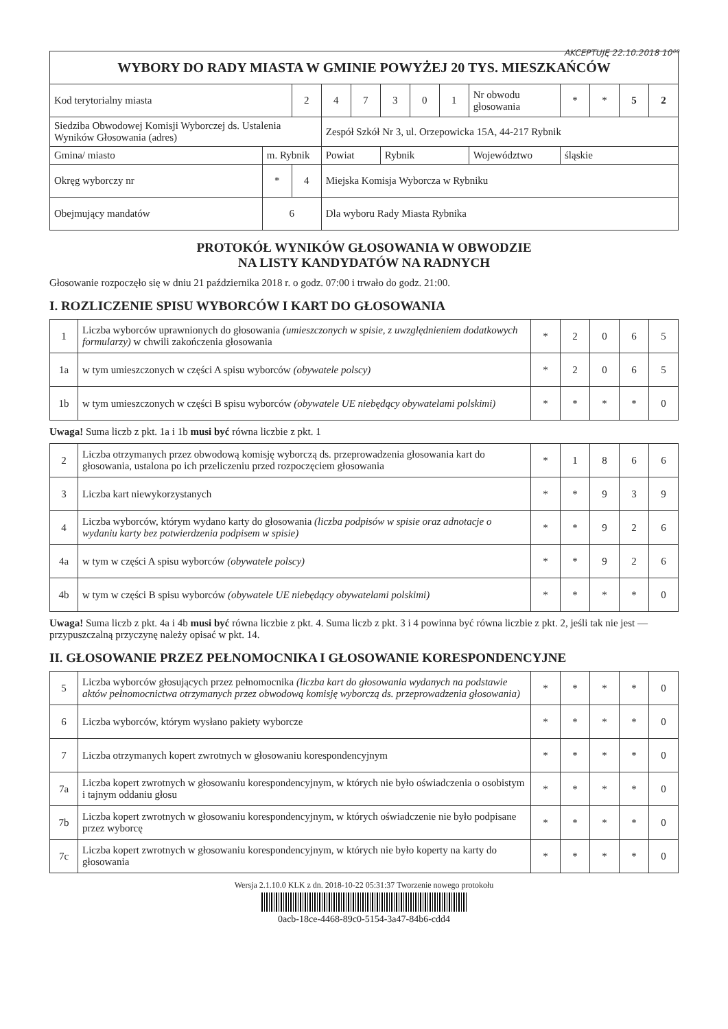AKCEPTUJĘ 22.10.2018 10⁰⁰
| WYBORY DO RADY MIASTA W GMINIE POWYŻEJ 20 TYS. MIESZKAŃCÓW | | | | | | | | | | | | | |
| Kod terytorialny miasta | | | 2 | 4 | 7 | 3 | 0 | 1 | Nr obwodu głosowania | * | * | 5 | 2 |
| Siedziba Obwodowej Komisji Wyborczej ds. Ustalenia Wyników Głosowania (adres) | | | | Zespół Szkół Nr 3, ul. Orzepowicka 15A, 44-217 Rybnik | | | | | | | | | |
| Gmina/ miasto | m. Rybnik | | | Powiat | | Rybnik | | | Województwo | śląskie | | | |
| Okręg wyborczy nr | | * | 4 | Miejska Komisja Wyborcza w Rybniku | | | | | | | | | |
| Obejmujący mandatów | | 6 | | Dla wyboru Rady Miasta Rybnika | | | | | | | | | |
PROTOKÓŁ WYNIKÓW GŁOSOWANIA W OBWODZIE
NA LISTY KANDYDATÓW NA RADNYCH
Głosowanie rozpoczęło się w dniu 21 października 2018 r. o godz. 07:00 i trwało do godz. 21:00.
I. ROZLICZENIE SPISU WYBORCÓW I KART DO GŁOSOWANIA
| 1 | Liczba wyborców uprawnionych do głosowania (umieszczonych w spisie, z uwzględnieniem dodatkowych formularzy) w chwili zakończenia głosowania | * | 2 | 0 | 6 | 5 |
| 1a | w tym umieszczonych w części A spisu wyborców (obywatele polscy) | * | 2 | 0 | 6 | 5 |
| 1b | w tym umieszczonych w części B spisu wyborców (obywatele UE niebędący obywatelami polskimi) | * | * | * | * | 0 |
Uwaga! Suma liczb z pkt. 1a i 1b musi być równa liczbie z pkt. 1
| 2 | Liczba otrzymanych przez obwodową komisję wyborczą ds. przeprowadzenia głosowania kart do głosowania, ustalona po ich przeliczeniu przed rozpoczęciem głosowania | * | 1 | 8 | 6 | 6 |
| 3 | Liczba kart niewykorzystanych | * | * | 9 | 3 | 9 |
| 4 | Liczba wyborców, którym wydano karty do głosowania (liczba podpisów w spisie oraz adnotacje o wydaniu karty bez potwierdzenia podpisem w spisie) | * | * | 9 | 2 | 6 |
| 4a | w tym w części A spisu wyborców (obywatele polscy) | * | * | 9 | 2 | 6 |
| 4b | w tym w części B spisu wyborców (obywatele UE niebędący obywatelami polskimi) | * | * | * | * | 0 |
Uwaga! Suma liczb z pkt. 4a i 4b musi być równa liczbie z pkt. 4. Suma liczb z pkt. 3 i 4 powinna być równa liczbie z pkt. 2, jeśli tak nie jest — przypuszczalną przyczynę należy opisać w pkt. 14.
II. GŁOSOWANIE PRZEZ PEŁNOMOCNIKA I GŁOSOWANIE KORESPONDENCYJNE
| 5 | Liczba wyborców głosujących przez pełnomocnika (liczba kart do głosowania wydanych na podstawie aktów pełnomocnictwa otrzymanych przez obwodową komisję wyborczą ds. przeprowadzenia głosowania) | * | * | * | * | 0 |
| 6 | Liczba wyborców, którym wysłano pakiety wyborcze | * | * | * | * | 0 |
| 7 | Liczba otrzymanych kopert zwrotnych w głosowaniu korespondencyjnym | * | * | * | * | 0 |
| 7a | Liczba kopert zwrotnych w głosowaniu korespondencyjnym, w których nie było oświadczenia o osobistym i tajnym oddaniu głosu | * | * | * | * | 0 |
| 7b | Liczba kopert zwrotnych w głosowaniu korespondencyjnym, w których oświadczenie nie było podpisane przez wyborcę | * | * | * | * | 0 |
| 7c | Liczba kopert zwrotnych w głosowaniu korespondencyjnym, w których nie było koperty na karty do głosowania | * | * | * | * | 0 |
Wersja 2.1.10.0 KLK z dn. 2018-10-22 05:31:37 Tworzenie nowego protokołu
0acb-18ce-4468-89c0-5154-3a47-84b6-cdd4